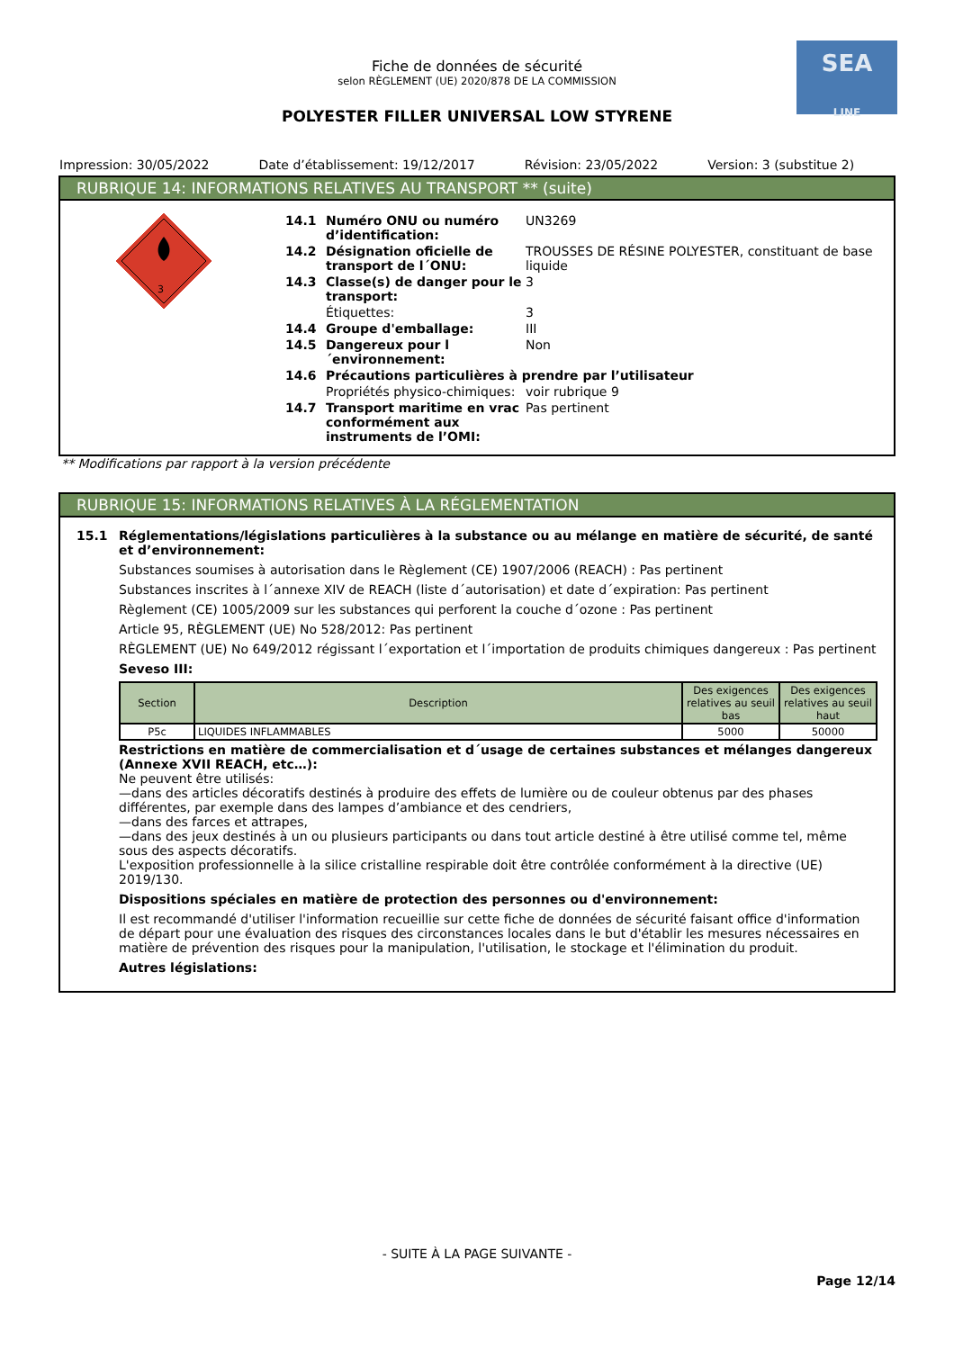SEA
LINE
Fiche de données de sécurité
selon RÈGLEMENT (UE) 2020/878 DE LA COMMISSION
POLYESTER FILLER UNIVERSAL LOW STYRENE
Impression: 30/05/2022 Date d’établissement: 19/12/2017
Révision: 23/05/2022 Version: 3 (substitue 2)
RUBRIQUE 14: INFORMATIONS RELATIVES AU TRANSPORT ** (suite)
3
14.1 Numéro ONU ou numéro d’identification:
UN3269
14.2 Désignation oficielle de transport de l´ONU:
TROUSSES DE RÉSINE POLYESTER, constituant de base liquide
14.3 Classe(s) de danger pour le transport:
3
Étiquettes: 3
14.4 Groupe d'emballage: III
14.5 Dangereux pour l´environnement:
Non
14.6 Précautions particulières à prendre par l’utilisateur
Propriétés physico-chimiques:
voir rubrique 9
14.7 Transport maritime en vrac conformément aux instruments de l’OMI:
Pas pertinent
** Modifications par rapport à la version précédente
RUBRIQUE 15: INFORMATIONS RELATIVES À LA RÉGLEMENTATION
15.1 Réglementations/législations particulières à la substance ou au mélange en matière de sécurité, de santé et d’environnement:
Substances soumises à autorisation dans le Règlement (CE) 1907/2006 (REACH) : Pas pertinent
Substances inscrites à l´annexe XIV de REACH (liste d´autorisation) et date d´expiration: Pas pertinent
Règlement (CE) 1005/2009 sur les substances qui perforent la couche d´ozone : Pas pertinent
Article 95, RÈGLEMENT (UE) No 528/2012: Pas pertinent
RÈGLEMENT (UE) No 649/2012 régissant l´exportation et l´importation de produits chimiques dangereux : Pas pertinent
Seveso III:
| Section | Description | Des exigences relatives au seuil bas | Des exigences relatives au seuil haut |
| --- | --- | --- | --- |
| P5c | LIQUIDES INFLAMMABLES | 5000 | 50000 |
Restrictions en matière de commercialisation et d´usage de certaines substances et mélanges dangereux (Annexe XVII REACH, etc…):
Ne peuvent être utilisés:
—dans des articles décoratifs destinés à produire des effets de lumière ou de couleur obtenus par des phases différentes, par exemple dans des lampes d’ambiance et des cendriers,
—dans des farces et attrapes,
—dans des jeux destinés à un ou plusieurs participants ou dans tout article destiné à être utilisé comme tel, même sous des aspects décoratifs.
L'exposition professionnelle à la silice cristalline respirable doit être contrôlée conformément à la directive (UE) 2019/130.
Dispositions spéciales en matière de protection des personnes ou d'environnement:
Il est recommandé d'utiliser l'information recueillie sur cette fiche de données de sécurité faisant office d'information de départ pour une évaluation des risques des circonstances locales dans le but d'établir les mesures nécessaires en matière de prévention des risques pour la manipulation, l'utilisation, le stockage et l'élimination du produit.
Autres législations:
- SUITE À LA PAGE SUIVANTE -
Page 12/14